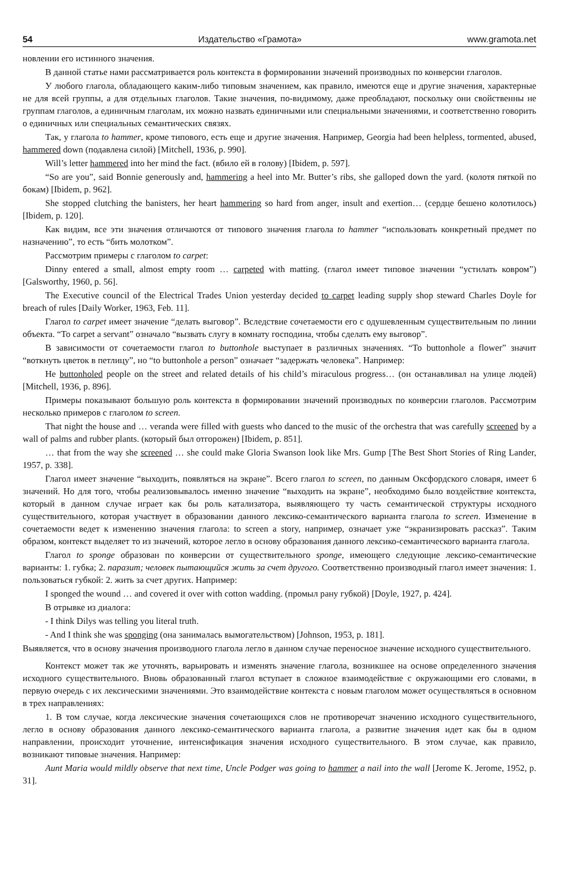54 Издательство «Грамота» www.gramota.net
новлении его истинного значения.
В данной статье нами рассматривается роль контекста в формировании значений производных по конверсии глаголов.
У любого глагола, обладающего каким-либо типовым значением, как правило, имеются еще и другие значения, характерные не для всей группы, а для отдельных глаголов. Такие значения, по-видимому, даже преобладают, поскольку они свойственны не группам глаголов, а единичным глаголам, их можно назвать единичными или специальными значениями, и соответственно говорить о единичных или специальных семантических связях.
Так, у глагола to hammer, кроме типового, есть еще и другие значения. Например, Georgia had been helpless, tormented, abused, hammered down (подавлена силой) [Mitchell, 1936, p. 990].
Will’s letter hammered into her mind the fact. (вбило ей в голову) [Ibidem, p. 597].
“So are you”, said Bonnie generously and, hammering a heel into Mr. Butter’s ribs, she galloped down the yard. (колотя пяткой по бокам) [Ibidem, p. 962].
She stopped clutching the banisters, her heart hammering so hard from anger, insult and exertion… (сердце бешено колотилось) [Ibidem, p. 120].
Как видим, все эти значения отличаются от типового значения глагола to hammer “использовать конкретный предмет по назначению”, то есть “бить молотком”.
Рассмотрим примеры с глаголом to carpet:
Dinny entered a small, almost empty room … carpeted with matting. (глагол имеет типовое значении “устилать ковром”) [Galsworthy, 1960, p. 56].
The Executive council of the Electrical Trades Union yesterday decided to carpet leading supply shop steward Charles Doyle for breach of rules [Daily Worker, 1963, Feb. 11].
Глагол to carpet имеет значение “делать выговор”. Вследствие сочетаемости его с одушевленным существительным по линии объекта. “To carpet a servant” означало “вызвать слугу в комнату господина, чтобы сделать ему выговор”.
В зависимости от сочетаемости глагол to buttonhole выступает в различных значениях. “To buttonhole a flower” значит “воткнуть цветок в петлицу”, но “to buttonhole a person” означает “задержать человека”. Например:
He buttonholed people on the street and related details of his child’s miraculous progress… (он останавливал на улице людей) [Mitchell, 1936, p. 896].
Примеры показывают большую роль контекста в формировании значений производных по конверсии глаголов. Рассмотрим несколько примеров с глаголом to screen.
That night the house and … veranda were filled with guests who danced to the music of the orchestra that was carefully screened by a wall of palms and rubber plants. (который был отгорожен) [Ibidem, p. 851].
… that from the way she screened … she could make Gloria Swanson look like Mrs. Gump [The Best Short Stories of Ring Lander, 1957, p. 338].
Глагол имеет значение “выходить, появляться на экране”. Всего глагол to screen, по данным Оксфордского словаря, имеет 6 значений. Но для того, чтобы реализовывалось именно значение “выходить на экране”, необходимо было воздействие контекста, который в данном случае играет как бы роль катализатора, выявляющего ту часть семантической структуры исходного существительного, которая участвует в образовании данного лексико-семантического варианта глагола to screen. Изменение в сочетаемости ведет к изменению значения глагола: to screen a story, например, означает уже “экранизировать рассказ”. Таким образом, контекст выделяет то из значений, которое легло в основу образования данного лексико-семантического варианта глагола.
Глагол to sponge образован по конверсии от существительного sponge, имеющего следующие лексико-семантические варианты: 1. губка; 2. паразит; человек пытающийся жить за счет другого. Соответственно производный глагол имеет значения: 1. пользоваться губкой: 2. жить за счет других. Например:
I sponged the wound … and covered it over with cotton wadding. (промыл рану губкой) [Doyle, 1927, p. 424].
В отрывке из диалога:
- I think Dilys was telling you literal truth.
- And I think she was sponging (она занималась вымогательством) [Johnson, 1953, p. 181].
Выявляется, что в основу значения производного глагола легло в данном случае переносное значение исходного существительного.
Контекст может так же уточнять, варьировать и изменять значение глагола, возникшее на основе определенного значения исходного существительного. Вновь образованный глагол вступает в сложное взаимодействие с окружающими его словами, в первую очередь с их лексическими значениями. Это взаимодействие контекста с новым глаголом может осуществляться в основном в трех направлениях:
1. В том случае, когда лексические значения сочетающихся слов не противоречат значению исходного существительного, легло в основу образования данного лексико-семантического варианта глагола, а развитие значения идет как бы в одном направлении, происходит уточнение, интенсификация значения исходного существительного. В этом случае, как правило, возникают типовые значения. Например:
Aunt Maria would mildly observe that next time, Uncle Podger was going to hammer a nail into the wall [Jerome K. Jerome, 1952, p. 31].